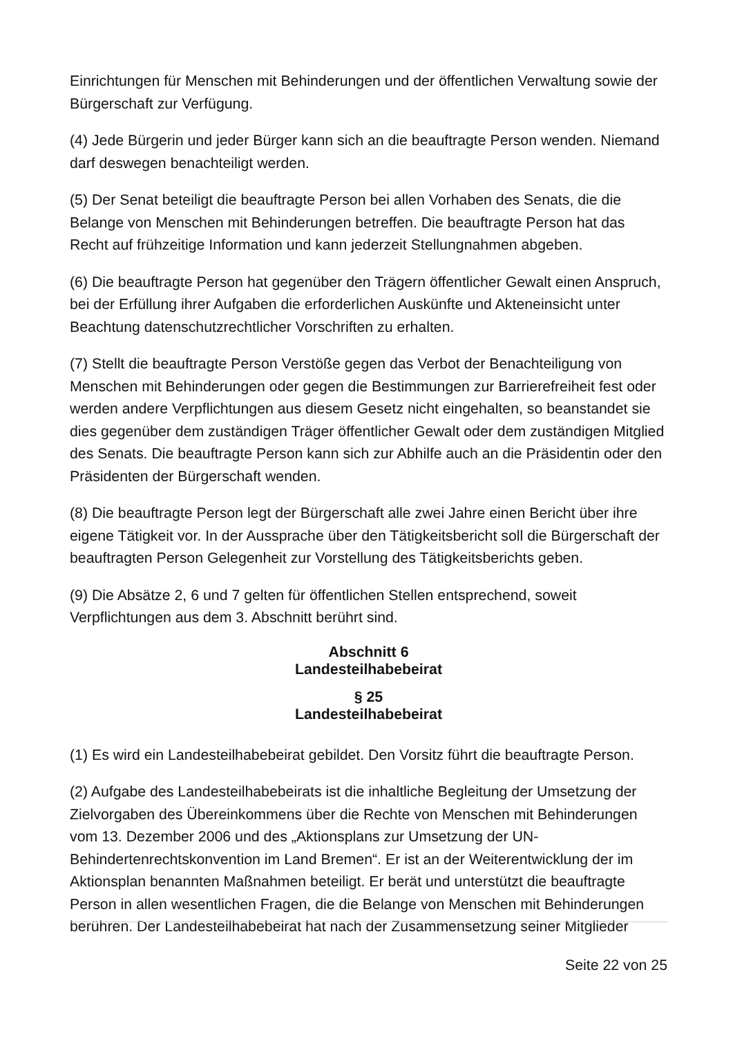Einrichtungen für Menschen mit Behinderungen und der öffentlichen Verwaltung sowie der Bürgerschaft zur Verfügung.
(4) Jede Bürgerin und jeder Bürger kann sich an die beauftragte Person wenden. Niemand darf deswegen benachteiligt werden.
(5) Der Senat beteiligt die beauftragte Person bei allen Vorhaben des Senats, die die Belange von Menschen mit Behinderungen betreffen. Die beauftragte Person hat das Recht auf frühzeitige Information und kann jederzeit Stellungnahmen abgeben.
(6) Die beauftragte Person hat gegenüber den Trägern öffentlicher Gewalt einen Anspruch, bei der Erfüllung ihrer Aufgaben die erforderlichen Auskünfte und Akteneinsicht unter Beachtung datenschutzrechtlicher Vorschriften zu erhalten.
(7) Stellt die beauftragte Person Verstöße gegen das Verbot der Benachteiligung von Menschen mit Behinderungen oder gegen die Bestimmungen zur Barrierefreiheit fest oder werden andere Verpflichtungen aus diesem Gesetz nicht eingehalten, so beanstandet sie dies gegenüber dem zuständigen Träger öffentlicher Gewalt oder dem zuständigen Mitglied des Senats. Die beauftragte Person kann sich zur Abhilfe auch an die Präsidentin oder den Präsidenten der Bürgerschaft wenden.
(8) Die beauftragte Person legt der Bürgerschaft alle zwei Jahre einen Bericht über ihre eigene Tätigkeit vor. In der Aussprache über den Tätigkeitsbericht soll die Bürgerschaft der beauftragten Person Gelegenheit zur Vorstellung des Tätigkeitsberichts geben.
(9) Die Absätze 2, 6 und 7 gelten für öffentlichen Stellen entsprechend, soweit Verpflichtungen aus dem 3. Abschnitt berührt sind.
Abschnitt 6
Landesteilhabebeirat
§ 25
Landesteilhabebeirat
(1) Es wird ein Landesteilhabebeirat gebildet. Den Vorsitz führt die beauftragte Person.
(2) Aufgabe des Landesteilhabebeirats ist die inhaltliche Begleitung der Umsetzung der Zielvorgaben des Übereinkommens über die Rechte von Menschen mit Behinderungen vom 13. Dezember 2006 und des „Aktionsplans zur Umsetzung der UN-Behindertenrechtskonvention im Land Bremen“. Er ist an der Weiterentwicklung der im Aktionsplan benannten Maßnahmen beteiligt. Er berät und unterstützt die beauftragte Person in allen wesentlichen Fragen, die die Belange von Menschen mit Behinderungen berühren. Der Landesteilhabebeirat hat nach der Zusammensetzung seiner Mitglieder
Seite 22 von 25